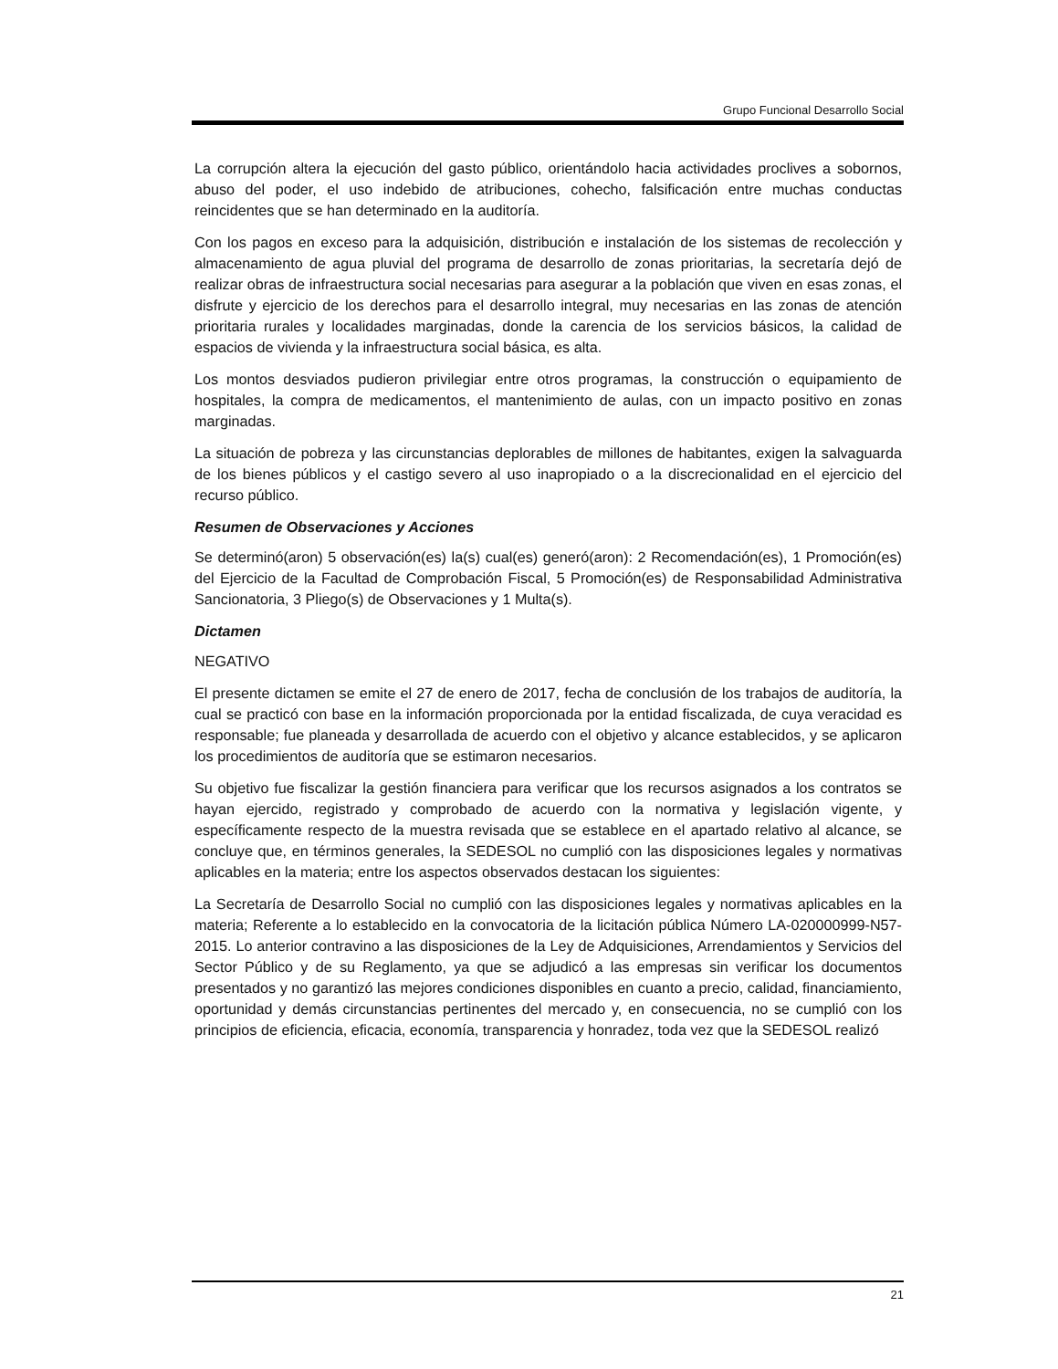Grupo Funcional Desarrollo Social
La corrupción altera la ejecución del gasto público, orientándolo hacia actividades proclives a sobornos, abuso del poder, el uso indebido de atribuciones, cohecho, falsificación entre muchas conductas reincidentes que se han determinado en la auditoría.
Con los pagos en exceso para la adquisición, distribución e instalación de los sistemas de recolección y almacenamiento de agua pluvial del programa de desarrollo de zonas prioritarias, la secretaría dejó de realizar obras de infraestructura social necesarias para asegurar a la población que viven en esas zonas, el disfrute y ejercicio de los derechos para el desarrollo integral, muy necesarias en las zonas de atención prioritaria rurales y localidades marginadas, donde la carencia de los servicios básicos, la calidad de espacios de vivienda y la infraestructura social básica, es alta.
Los montos desviados pudieron privilegiar entre otros programas, la construcción o equipamiento de hospitales, la compra de medicamentos, el mantenimiento de aulas, con un impacto positivo en zonas marginadas.
La situación de pobreza y las circunstancias deplorables de millones de habitantes, exigen la salvaguarda de los bienes públicos y el castigo severo al uso inapropiado o a la discrecionalidad en el ejercicio del recurso público.
Resumen de Observaciones y Acciones
Se determinó(aron) 5 observación(es) la(s) cual(es) generó(aron): 2 Recomendación(es), 1 Promoción(es) del Ejercicio de la Facultad de Comprobación Fiscal, 5 Promoción(es) de Responsabilidad Administrativa Sancionatoria, 3 Pliego(s) de Observaciones y 1 Multa(s).
Dictamen
NEGATIVO
El presente dictamen se emite el 27 de enero de 2017, fecha de conclusión de los trabajos de auditoría, la cual se practicó con base en la información proporcionada por la entidad fiscalizada, de cuya veracidad es responsable; fue planeada y desarrollada de acuerdo con el objetivo y alcance establecidos, y se aplicaron los procedimientos de auditoría que se estimaron necesarios.
Su objetivo fue fiscalizar la gestión financiera para verificar que los recursos asignados a los contratos se hayan ejercido, registrado y comprobado de acuerdo con la normativa y legislación vigente, y específicamente respecto de la muestra revisada que se establece en el apartado relativo al alcance, se concluye que, en términos generales, la SEDESOL no cumplió con las disposiciones legales y normativas aplicables en la materia; entre los aspectos observados destacan los siguientes:
La Secretaría de Desarrollo Social no cumplió con las disposiciones legales y normativas aplicables en la materia; Referente a lo establecido en la convocatoria de la licitación pública Número LA-020000999-N57-2015. Lo anterior contravino a las disposiciones de la Ley de Adquisiciones, Arrendamientos y Servicios del Sector Público y de su Reglamento, ya que se adjudicó a las empresas sin verificar los documentos presentados y no garantizó las mejores condiciones disponibles en cuanto a precio, calidad, financiamiento, oportunidad y demás circunstancias pertinentes del mercado y, en consecuencia, no se cumplió con los principios de eficiencia, eficacia, economía, transparencia y honradez, toda vez que la SEDESOL realizó
21